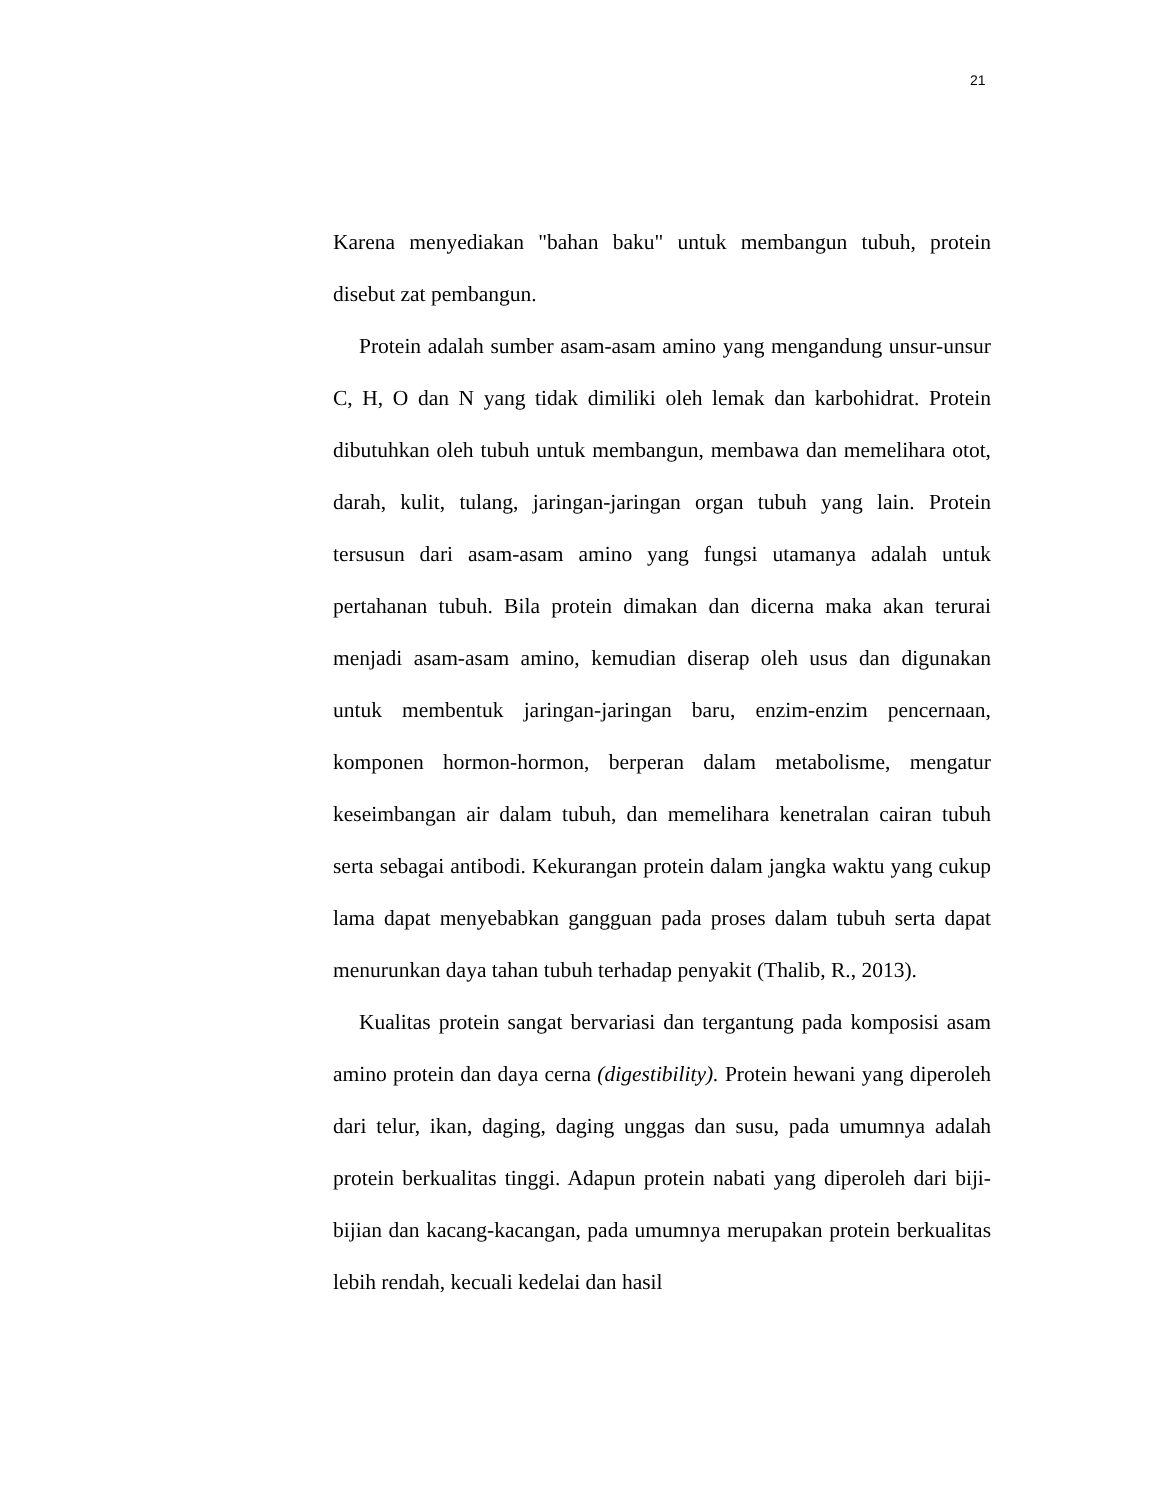21
Karena menyediakan "bahan baku" untuk membangun tubuh, protein disebut zat pembangun.
Protein adalah sumber asam-asam amino yang mengandung unsur-unsur C, H, O dan N yang tidak dimiliki oleh lemak dan karbohidrat. Protein dibutuhkan oleh tubuh untuk membangun, membawa dan memelihara otot, darah, kulit, tulang, jaringan-jaringan organ tubuh yang lain. Protein tersusun dari asam-asam amino yang fungsi utamanya adalah untuk pertahanan tubuh. Bila protein dimakan dan dicerna maka akan terurai menjadi asam-asam amino, kemudian diserap oleh usus dan digunakan untuk membentuk jaringan-jaringan baru, enzim-enzim pencernaan, komponen hormon-hormon, berperan dalam metabolisme, mengatur keseimbangan air dalam tubuh, dan memelihara kenetralan cairan tubuh serta sebagai antibodi. Kekurangan protein dalam jangka waktu yang cukup lama dapat menyebabkan gangguan pada proses dalam tubuh serta dapat menurunkan daya tahan tubuh terhadap penyakit (Thalib, R., 2013).
Kualitas protein sangat bervariasi dan tergantung pada komposisi asam amino protein dan daya cerna (digestibility). Protein hewani yang diperoleh dari telur, ikan, daging, daging unggas dan susu, pada umumnya adalah protein berkualitas tinggi. Adapun protein nabati yang diperoleh dari biji-bijian dan kacang-kacangan, pada umumnya merupakan protein berkualitas lebih rendah, kecuali kedelai dan hasil